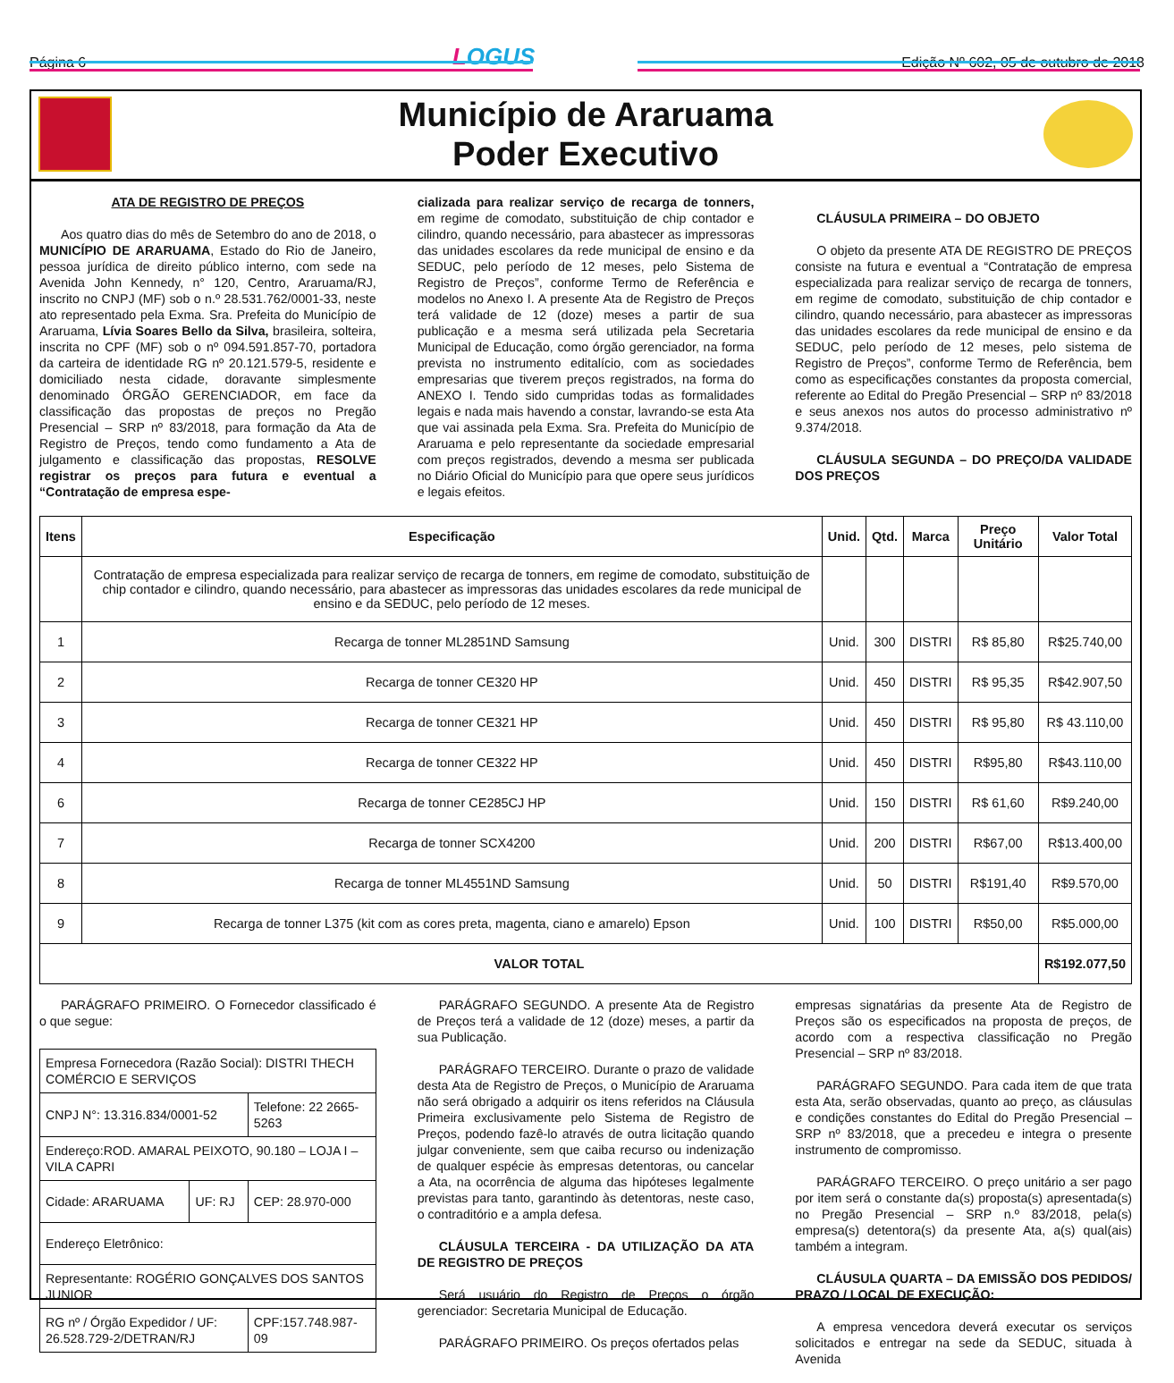Página 6 LOGUS Edição Nº 602, 05 de outubro de 2018
Município de Araruama
Poder Executivo
ATA DE REGISTRO DE PREÇOS
Aos quatro dias do mês de Setembro do ano de 2018, o MUNICÍPIO DE ARARUAMA, Estado do Rio de Janeiro, pessoa jurídica de direito público interno, com sede na Avenida John Kennedy, n° 120, Centro, Araruama/RJ, inscrito no CNPJ (MF) sob o n.º 28.531.762/0001-33, neste ato representado pela Exma. Sra. Prefeita do Município de Araruama, Lívia Soares Bello da Silva, brasileira, solteira, inscrita no CPF (MF) sob o nº 094.591.857-70, portadora da carteira de identidade RG nº 20.121.579-5, residente e domiciliado nesta cidade, doravante simplesmente denominado ÓRGÃO GERENCIADOR, em face da classificação das propostas de preços no Pregão Presencial – SRP nº 83/2018, para formação da Ata de Registro de Preços, tendo como fundamento a Ata de julgamento e classificação das propostas, RESOLVE registrar os preços para futura e eventual a “Contratação de empresa espe-
cializada para realizar serviço de recarga de tonners, em regime de comodato, substituição de chip contador e cilindro, quando necessário, para abastecer as impressoras das unidades escolares da rede municipal de ensino e da SEDUC, pelo período de 12 meses, pelo Sistema de Registro de Preços”, conforme Termo de Referência e modelos no Anexo I. A presente Ata de Registro de Preços terá validade de 12 (doze) meses a partir de sua publicação e a mesma será utilizada pela Secretaria Municipal de Educação, como órgão gerenciador, na forma prevista no instrumento editalício, com as sociedades empresarias que tiverem preços registrados, na forma do ANEXO I. Tendo sido cumpridas todas as formalidades legais e nada mais havendo a constar, lavrando-se esta Ata que vai assinada pela Exma. Sra. Prefeita do Município de Araruama e pelo representante da sociedade empresarial com preços registrados, devendo a mesma ser publicada no Diário Oficial do Município para que opere seus jurídicos e legais efeitos.
CLÁUSULA PRIMEIRA – DO OBJETO
O objeto da presente ATA DE REGISTRO DE PREÇOS consiste na futura e eventual a “Contratação de empresa especializada para realizar serviço de recarga de tonners, em regime de comodato, substituição de chip contador e cilindro, quando necessário, para abastecer as impressoras das unidades escolares da rede municipal de ensino e da SEDUC, pelo período de 12 meses, pelo sistema de Registro de Preços”, conforme Termo de Referência, bem como as especificações constantes da proposta comercial, referente ao Edital do Pregão Presencial – SRP nº 83/2018 e seus anexos nos autos do processo administrativo nº 9.374/2018.
CLÁUSULA SEGUNDA – DO PREÇO/DA VALIDADE DOS PREÇOS
| Itens | Especificação | Unid. | Qtd. | Marca | Preço Unitário | Valor Total |
| --- | --- | --- | --- | --- | --- | --- |
| | Contratação de empresa especializada para realizar serviço de recarga de tonners, em regime de comodato, substituição de chip contador e cilindro, quando necessário, para abastecer as impressoras das unidades escolares da rede municipal de ensino e da SEDUC, pelo período de 12 meses. | | | | | |
| 1 | Recarga de tonner ML2851ND Samsung | Unid. | 300 | DISTRI | R$ 85,80 | R$25.740,00 |
| 2 | Recarga de tonner CE320 HP | Unid. | 450 | DISTRI | R$ 95,35 | R$42.907,50 |
| 3 | Recarga de tonner CE321 HP | Unid. | 450 | DISTRI | R$ 95,80 | R$ 43.110,00 |
| 4 | Recarga de tonner CE322 HP | Unid. | 450 | DISTRI | R$95,80 | R$43.110,00 |
| 6 | Recarga de tonner CE285CJ HP | Unid. | 150 | DISTRI | R$ 61,60 | R$9.240,00 |
| 7 | Recarga de tonner SCX4200 | Unid. | 200 | DISTRI | R$67,00 | R$13.400,00 |
| 8 | Recarga de tonner ML4551ND Samsung | Unid. | 50 | DISTRI | R$191,40 | R$9.570,00 |
| 9 | Recarga de tonner L375 (kit com as cores preta, magenta, ciano e amarelo) Epson | Unid. | 100 | DISTRI | R$50,00 | R$5.000,00 |
| VALOR TOTAL | | | | | | R$192.077,50 |
PARÁGRAFO PRIMEIRO. O Fornecedor classificado é o que segue:
| Empresa Fornecedora (Razão Social): DISTRI THECH COMÉRCIO E SERVIÇOS | | |
| CNPJ N°: 13.316.834/0001-52 | | Telefone: 22 2665-5263 |
| Endereço:ROD. AMARAL PEIXOTO, 90.180 – LOJA I –VILA CAPRI | | |
| Cidade: ARARUAMA | UF: RJ | CEP: 28.970-000 |
| Endereço Eletrônico: | | |
| Representante: ROGÉRIO GONÇALVES DOS SANTOS JUNIOR | | |
| RG nº / Órgão Expedidor / UF: 26.528.729-2/DETRAN/RJ | | CPF:157.748.987-09 |
PARÁGRAFO SEGUNDO. A presente Ata de Registro de Preços terá a validade de 12 (doze) meses, a partir da sua Publicação.
PARÁGRAFO TERCEIRO. Durante o prazo de validade desta Ata de Registro de Preços, o Município de Araruama não será obrigado a adquirir os itens referidos na Cláusula Primeira exclusivamente pelo Sistema de Registro de Preços, podendo fazê-lo através de outra licitação quando julgar conveniente, sem que caiba recurso ou indenização de qualquer espécie às empresas detentoras, ou cancelar a Ata, na ocorrência de alguma das hipóteses legalmente previstas para tanto, garantindo às detentoras, neste caso, o contraditório e a ampla defesa.
CLÁUSULA TERCEIRA - DA UTILIZAÇÃO DA ATA DE REGISTRO DE PREÇOS
Será usuário do Registro de Preços o órgão gerenciador: Secretaria Municipal de Educação.
PARÁGRAFO PRIMEIRO. Os preços ofertados pelas
empresas signatárias da presente Ata de Registro de Preços são os especificados na proposta de preços, de acordo com a respectiva classificação no Pregão Presencial – SRP nº 83/2018.
PARÁGRAFO SEGUNDO. Para cada item de que trata esta Ata, serão observadas, quanto ao preço, as cláusulas e condições constantes do Edital do Pregão Presencial – SRP nº 83/2018, que a precedeu e integra o presente instrumento de compromisso.
PARÁGRAFO TERCEIRO. O preço unitário a ser pago por item será o constante da(s) proposta(s) apresentada(s) no Pregão Presencial – SRP n.º 83/2018, pela(s) empresa(s) detentora(s) da presente Ata, a(s) qual(ais) também a integram.
CLÁUSULA QUARTA – DA EMISSÃO DOS PEDIDOS/ PRAZO / LOCAL DE EXECUÇÃO:
A empresa vencedora deverá executar os serviços solicitados e entregar na sede da SEDUC, situada à Avenida